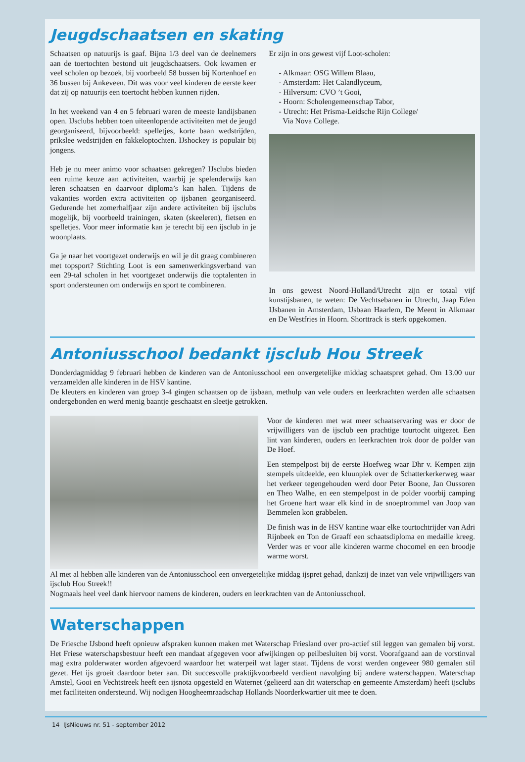Jeugdschaatsen en skating
Schaatsen op natuurijs is gaaf. Bijna 1/3 deel van de deelnemers aan de toertochten bestond uit jeugdschaatsers. Ook kwamen er veel scholen op bezoek, bij voorbeeld 58 bussen bij Kortenhoef en 36 bussen bij Ankeveen. Dit was voor veel kinderen de eerste keer dat zij op natuurijs een toertocht hebben kunnen rijden.
In het weekend van 4 en 5 februari waren de meeste landijsbanen open. IJsclubs hebben toen uiteenlopende activiteiten met de jeugd georganiseerd, bijvoorbeeld: spelletjes, korte baan wedstrijden, prikslee wedstrijden en fakkeloptochten. IJshockey is populair bij jongens.
Heb je nu meer animo voor schaatsen gekregen? IJsclubs bieden een ruime keuze aan activiteiten, waarbij je spelenderwijs kan leren schaatsen en daarvoor diploma’s kan halen. Tijdens de vakanties worden extra activiteiten op ijsbanen georganiseerd. Gedurende het zomerhalfjaar zijn andere activiteiten bij ijsclubs mogelijk, bij voorbeeld trainingen, skaten (skeeleren), fietsen en spelletjes. Voor meer informatie kan je terecht bij een ijsclub in je woonplaats.
Ga je naar het voortgezet onderwijs en wil je dit graag combineren met topsport? Stichting Loot is een samenwerkingsverband van een 29-tal scholen in het voortgezet onderwijs die toptalenten in sport ondersteunen om onderwijs en sport te combineren.
Er zijn in ons gewest vijf Loot-scholen:
- Alkmaar: OSG Willem Blaau,
- Amsterdam: Het Calandlyceum,
- Hilversum: CVO ’t Gooi,
- Hoorn: Scholengemeenschap Tabor,
- Utrecht: Het Prisma-Leidsche Rijn College/
Via Nova College.
In ons gewest Noord-Holland/Utrecht zijn er totaal vijf kunstijsbanen, te weten: De Vechtsebanen in Utrecht, Jaap Eden IJsbanen in Amsterdam, IJsbaan Haarlem, De Meent in Alkmaar en De Westfries in Hoorn. Shorttrack is sterk opgekomen.
Antoniusschool bedankt ijsclub Hou Streek
Donderdagmiddag 9 februari hebben de kinderen van de Antoniusschool een onvergetelijke middag schaatspret gehad. Om 13.00 uur verzamelden alle kinderen in de HSV kantine.
De kleuters en kinderen van groep 3-4 gingen schaatsen op de ijsbaan, methulp van vele ouders en leerkrachten werden alle schaatsen ondergebonden en werd menig baantje geschaatst en sleetje getrokken.
Voor de kinderen met wat meer schaatservaring was er door de vrijwilligers van de ijsclub een prachtige tourtocht uitgezet. Een lint van kinderen, ouders en leerkrachten trok door de polder van De Hoef.
Een stempelpost bij de eerste Hoefweg waar Dhr v. Kempen zijn stempels uitdeelde, een kluunplek over de Schatterkerkerweg waar het verkeer tegengehouden werd door Peter Boone, Jan Oussoren en Theo Walhe, en een stempelpost in de polder voorbij camping het Groene hart waar elk kind in de snoeptrommel van Joop van Bemmelen kon grabbelen.
De finish was in de HSV kantine waar elke tourtochtrijder van Adri Rijnbeek en Ton de Graaff een schaatsdiploma en medaille kreeg. Verder was er voor alle kinderen warme chocomel en een broodje warme worst.
Al met al hebben alle kinderen van de Antoniusschool een onvergetelijke middag ijspret gehad, dankzij de inzet van vele vrijwilligers van ijsclub Hou Streek!!
Nogmaals heel veel dank hiervoor namens de kinderen, ouders en leerkrachten van de Antoniusschool.
Waterschappen
De Friesche IJsbond heeft opnieuw afspraken kunnen maken met Waterschap Friesland over pro-actief stil leggen van gemalen bij vorst. Het Friese waterschapsbestuur heeft een mandaat afgegeven voor afwijkingen op peilbesluiten bij vorst. Voorafgaand aan de vorstinval mag extra polderwater worden afgevoerd waardoor het waterpeil wat lager staat. Tijdens de vorst werden ongeveer 980 gemalen stil gezet. Het ijs groeit daardoor beter aan. Dit succesvolle praktijkvoorbeeld verdient navolging bij andere waterschappen. Waterschap Amstel, Gooi en Vechtstreek heeft een ijsnota opgesteld en Waternet (gelieerd aan dit waterschap en gemeente Amsterdam) heeft ijsclubs met faciliteiten ondersteund. Wij nodigen Hoogheemraadschap Hollands Noorderkwartier uit mee te doen.
14 IJsNieuws nr. 51 - september 2012